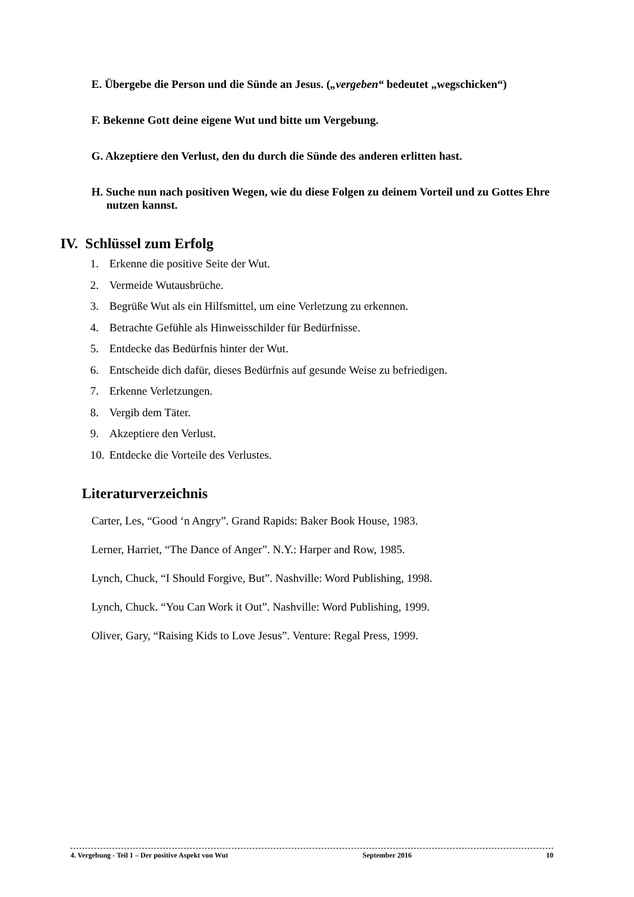E. Übergebe die Person und die Sünde an Jesus. („vergeben“ bedeutet „wegschicken“)
F. Bekenne Gott deine eigene Wut und bitte um Vergebung.
G. Akzeptiere den Verlust, den du durch die Sünde des anderen erlitten hast.
H. Suche nun nach positiven Wegen, wie du diese Folgen zu deinem Vorteil und zu Gottes Ehre nutzen kannst.
IV. Schlüssel zum Erfolg
1. Erkenne die positive Seite der Wut.
2. Vermeide Wutausbrüche.
3. Begrüße Wut als ein Hilfsmittel, um eine Verletzung zu erkennen.
4. Betrachte Gefühle als Hinweisschilder für Bedürfnisse.
5. Entdecke das Bedürfnis hinter der Wut.
6. Entscheide dich dafür, dieses Bedürfnis auf gesunde Weise zu befriedigen.
7. Erkenne Verletzungen.
8. Vergib dem Täter.
9. Akzeptiere den Verlust.
10. Entdecke die Vorteile des Verlustes.
Literaturverzeichnis
Carter, Les, “Good ‘n Angry”. Grand Rapids: Baker Book House, 1983.
Lerner, Harriet, “The Dance of Anger”. N.Y.: Harper and Row, 1985.
Lynch, Chuck, “I Should Forgive, But”. Nashville: Word Publishing, 1998.
Lynch, Chuck. “You Can Work it Out”. Nashville: Word Publishing, 1999.
Oliver, Gary, “Raising Kids to Love Jesus”. Venture: Regal Press, 1999.
4. Vergebung - Teil 1 – Der positive Aspekt von Wut September 2016 10